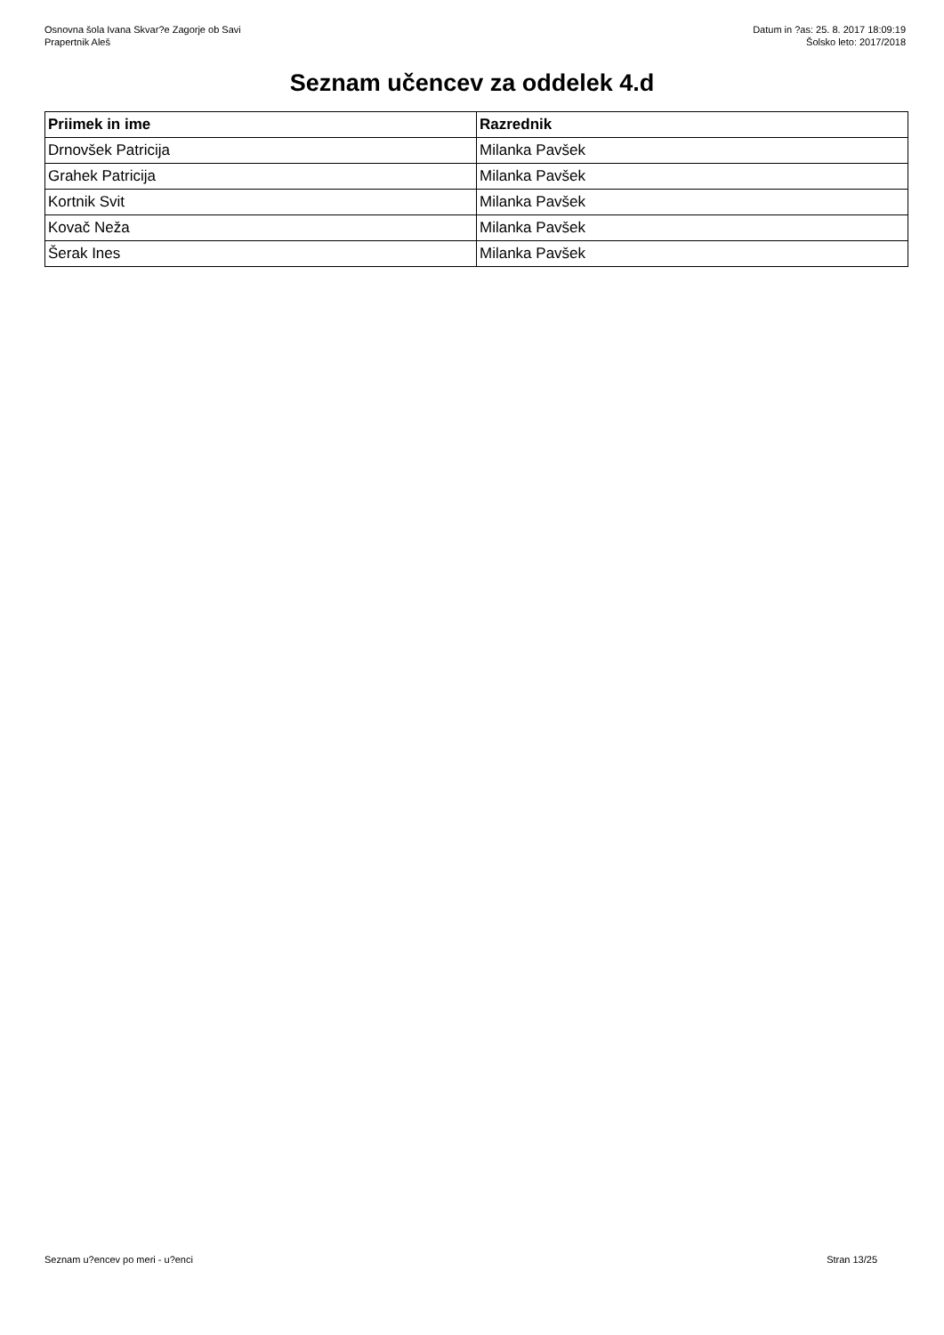Osnovna šola Ivana Skvar?e Zagorje ob Savi
Prapertnik Aleš
Datum in ?as: 25. 8. 2017 18:09:19
Šolsko leto: 2017/2018
Seznam učencev za oddelek 4.d
| Priimek in ime | Razrednik |
| --- | --- |
| Drnovšek Patricija | Milanka Pavšek |
| Grahek Patricija | Milanka Pavšek |
| Kortnik Svit | Milanka Pavšek |
| Kovač Neža | Milanka Pavšek |
| Šerak Ines | Milanka Pavšek |
Seznam u?encev po meri - u?enci Stran 13/25